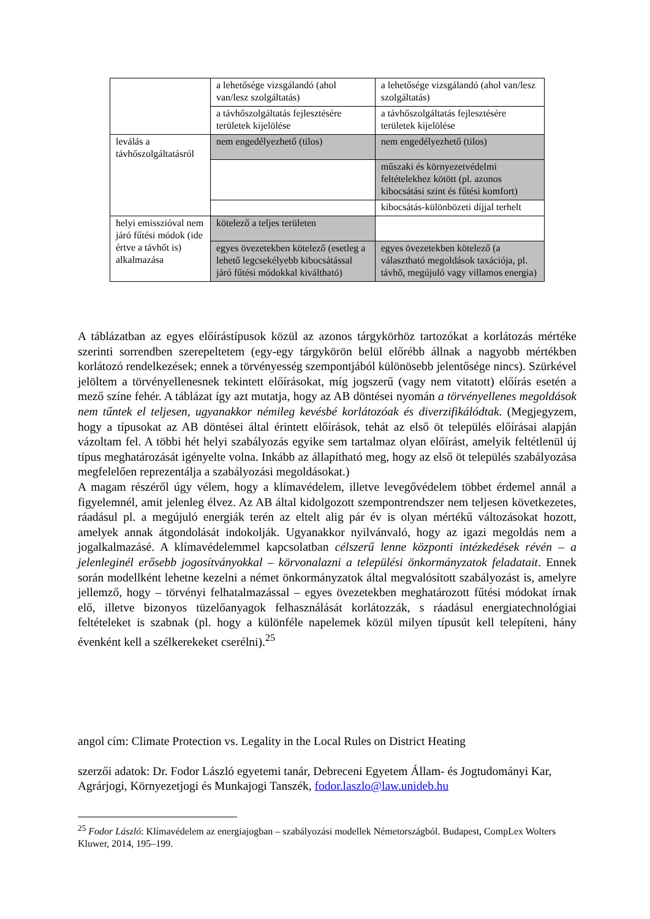| | a lehetősége vizsgálandó (ahol van/lesz szolgáltatás) | a lehetősége vizsgálandó (ahol van/lesz szolgáltatás) |
| | a távhőszolgáltatás fejlesztésére területek kijelölése | a távhőszolgáltatás fejlesztésére területek kijelölése |
| leválás a távhőszolgáltatásról | nem engedélyezhető (tilos) | nem engedélyezhető (tilos) |
| | | műszaki és környezetvédelmi feltételekhez kötött (pl. azonos kibocsátási szint és fűtési komfort) |
| | | kibocsátás-különbözeti díjjal terhelt |
| helyi emisszióval nem járó fűtési módok (ide értve a távhőt is) alkalmazása | kötelező a teljes területen | |
| | egyes övezetekben kötelező (esetleg a lehető legcsekélyebb kibocsátással járó fűtési módokkal kiváltható) | egyes övezetekben kötelező (a választható megoldások taxációja, pl. távhő, megújuló vagy villamos energia) |
A táblázatban az egyes előírástípusok közül az azonos tárgykörhöz tartozókat a korlátozás mértéke szerinti sorrendben szerepeltetem (egy-egy tárgykörön belül előrébb állnak a nagyobb mértékben korlátozó rendelkezések; ennek a törvényesség szempontjából különösebb jelentősége nincs). Szürkével jelöltem a törvényellenesnek tekintett előírásokat, míg jogszerű (vagy nem vitatott) előírás esetén a mező színe fehér. A táblázat így azt mutatja, hogy az AB döntései nyomán a törvényellenes megoldások nem tűntek el teljesen, ugyanakkor némileg kevésbé korlátozóak és diverzifikálódtak. (Megjegyzem, hogy a típusokat az AB döntései által érintett előírások, tehát az első öt település előírásai alapján vázoltam fel. A többi hét helyi szabályozás egyike sem tartalmaz olyan előírást, amelyik feltétlenül új típus meghatározását igényelte volna. Inkább az állapítható meg, hogy az első öt település szabályozása megfelelően reprezentálja a szabályozási megoldásokat.)
A magam részéről úgy vélem, hogy a klímavédelem, illetve levegővédelem többet érdemel annál a figyelemnél, amit jelenleg élvez. Az AB által kidolgozott szempontrendszer nem teljesen következetes, ráadásul pl. a megújuló energiák terén az eltelt alig pár év is olyan mértékű változásokat hozott, amelyek annak átgondolását indokolják. Ugyanakkor nyilvánvaló, hogy az igazi megoldás nem a jogalkalmazásé. A klímavédelemmel kapcsolatban célszerű lenne központi intézkedések révén – a jelenleginél erősebb jogosítványokkal – körvonalazni a települési önkormányzatok feladatait. Ennek során modellként lehetne kezelni a német önkormányzatok által megvalósított szabályozást is, amelyre jellemző, hogy – törvényi felhatalmazással – egyes övezetekben meghatározott fűtési módokat írnak elő, illetve bizonyos tüzelőanyagok felhasználását korlátozzák, s ráadásul energiatechnológiai feltételeket is szabnak (pl. hogy a különféle napelemek közül milyen típusút kell telepíteni, hány évenként kell a szélkerekeket cserélni).<sup>25</sup>
angol cím: Climate Protection vs. Legality in the Local Rules on District Heating
szerzői adatok: Dr. Fodor László egyetemi tanár, Debreceni Egyetem Állam- és Jogtudományi Kar, Agrárjogi, Környezetjogi és Munkajogi Tanszék, fodor.laszlo@law.unideb.hu
<sup>25</sup> Fodor László: Klímavédelem az energiajogban – szabályozási modellek Németországból. Budapest, CompLex Wolters Kluwer, 2014, 195–199.